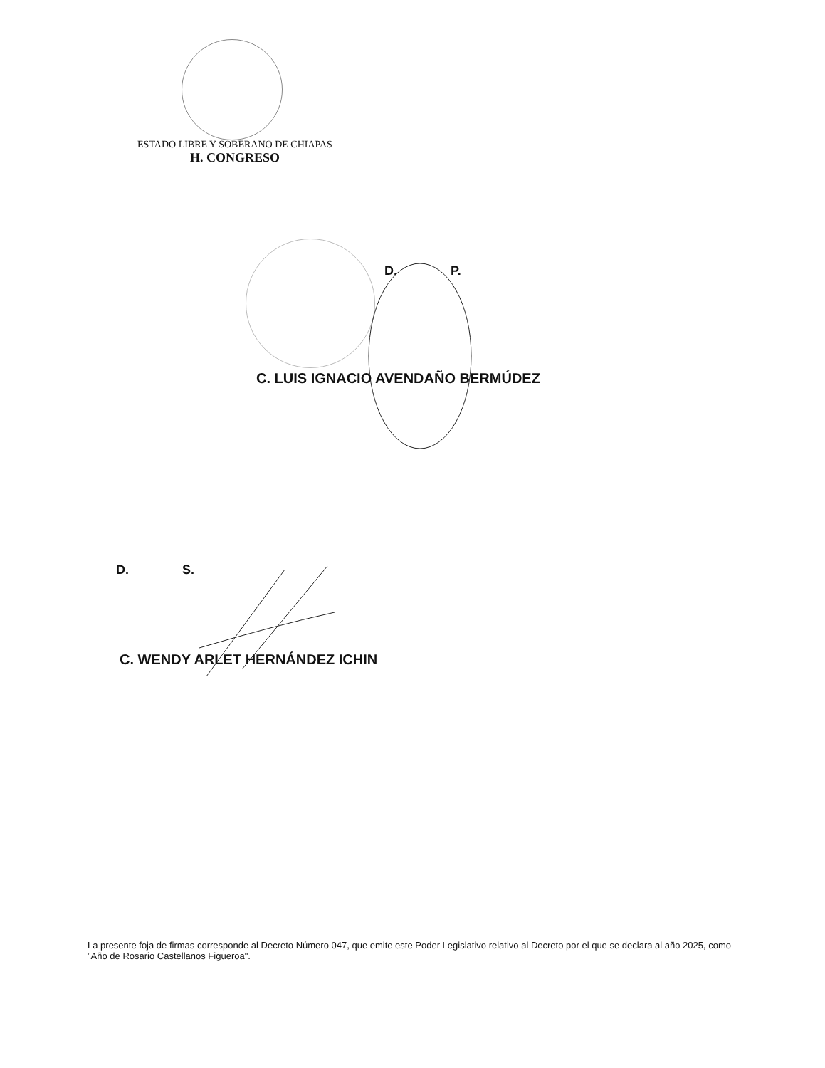ESTADO LIBRE Y SOBERANO DE CHIAPAS
H. CONGRESO
D. P.
C. LUIS IGNACIO AVENDAÑO BERMÚDEZ
D. S.
C. WENDY ARLET HERNÁNDEZ ICHIN
La presente foja de firmas corresponde al Decreto Número 047, que emite este Poder Legislativo relativo al Decreto por el que se declara al año 2025, como "Año de Rosario Castellanos Figueroa".